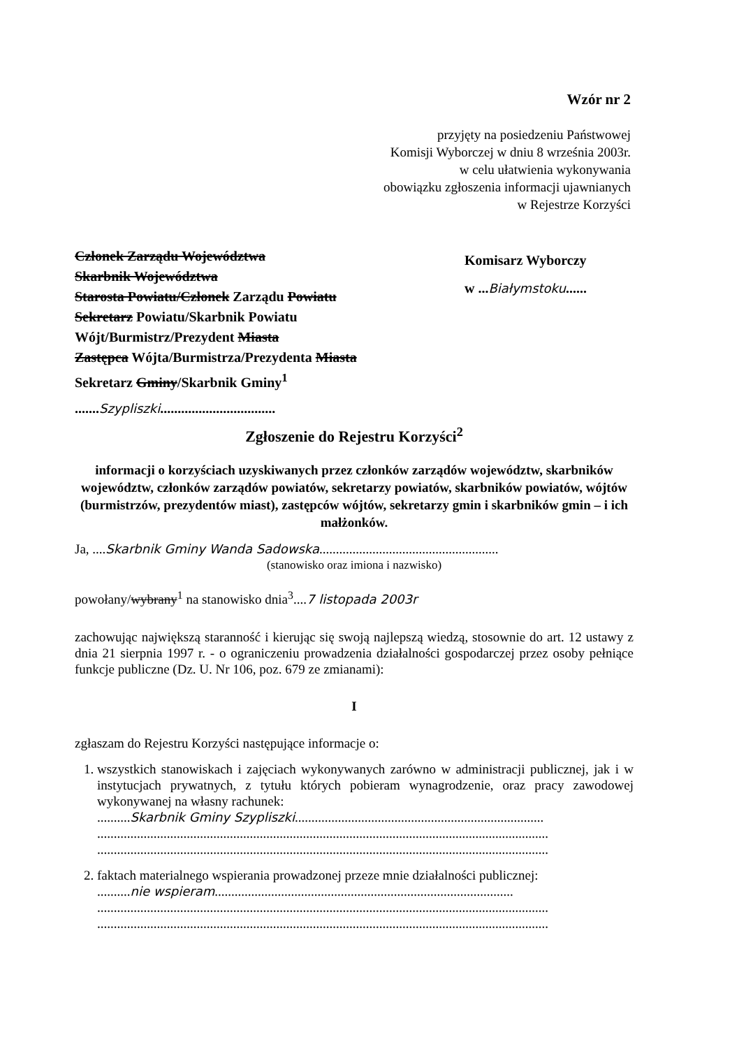Wzór nr 2
przyjęty na posiedzeniu Państwowej
Komisji Wyborczej w dniu 8 września 2003r.
w celu ułatwienia wykonywania
obowiązku zgłoszenia informacji ujawnianych
w Rejestrze Korzyści
Członek Zarządu Województwa
Skarbnik Województwa
Starosta Powiatu/Członek Zarządu Powiatu
Sekretarz Powiatu/Skarbnik Powiatu
Wójt/Burmistrz/Prezydent Miasta
Zastępca Wójta/Burmistrza/Prezydenta Miasta
Sekretarz Gminy/Skarbnik Gminy<sup>1</sup>
.......Szypliszki.................................
Komisarz Wyborczy
w ...Białymstoku......
Zgłoszenie do Rejestru Korzyści<sup>2</sup>
informacji o korzyściach uzyskiwanych przez członków zarządów województw, skarbników województw, członków zarządów powiatów, sekretarzy powiatów, skarbników powiatów, wójtów (burmistrzów, prezydentów miast), zastępców wójtów, sekretarzy gmin i skarbników gmin – i ich małżonków.
Ja, ....Skarbnik Gminy Wanda Sadowska......................................................
(stanowisko oraz imiona i nazwisko)
powołany/wybrany<sup>1</sup> na stanowisko dnia<sup>3</sup>....7 listopada 2003r
zachowując największą staranność i kierując się swoją najlepszą wiedzą, stosownie do art. 12 ustawy z dnia 21 sierpnia 1997 r. - o ograniczeniu prowadzenia działalności gospodarczej przez osoby pełniące funkcje publiczne (Dz. U. Nr 106, poz. 679 ze zmianami):
I
zgłaszam do Rejestru Korzyści następujące informacje o:
1. wszystkich stanowiskach i zajęciach wykonywanych zarówno w administracji publicznej, jak i w instytucjach prywatnych, z tytułu których pobieram wynagrodzenie, oraz pracy zawodowej wykonywanej na własny rachunek:
..........Skarbnik Gminy Szypliszki...........................................................................
........................................................................................................................................
........................................................................................................................................
2. faktach materialnego wspierania prowadzonej przeze mnie działalności publicznej:
..........nie wspieram..........................................................................................
........................................................................................................................................
........................................................................................................................................